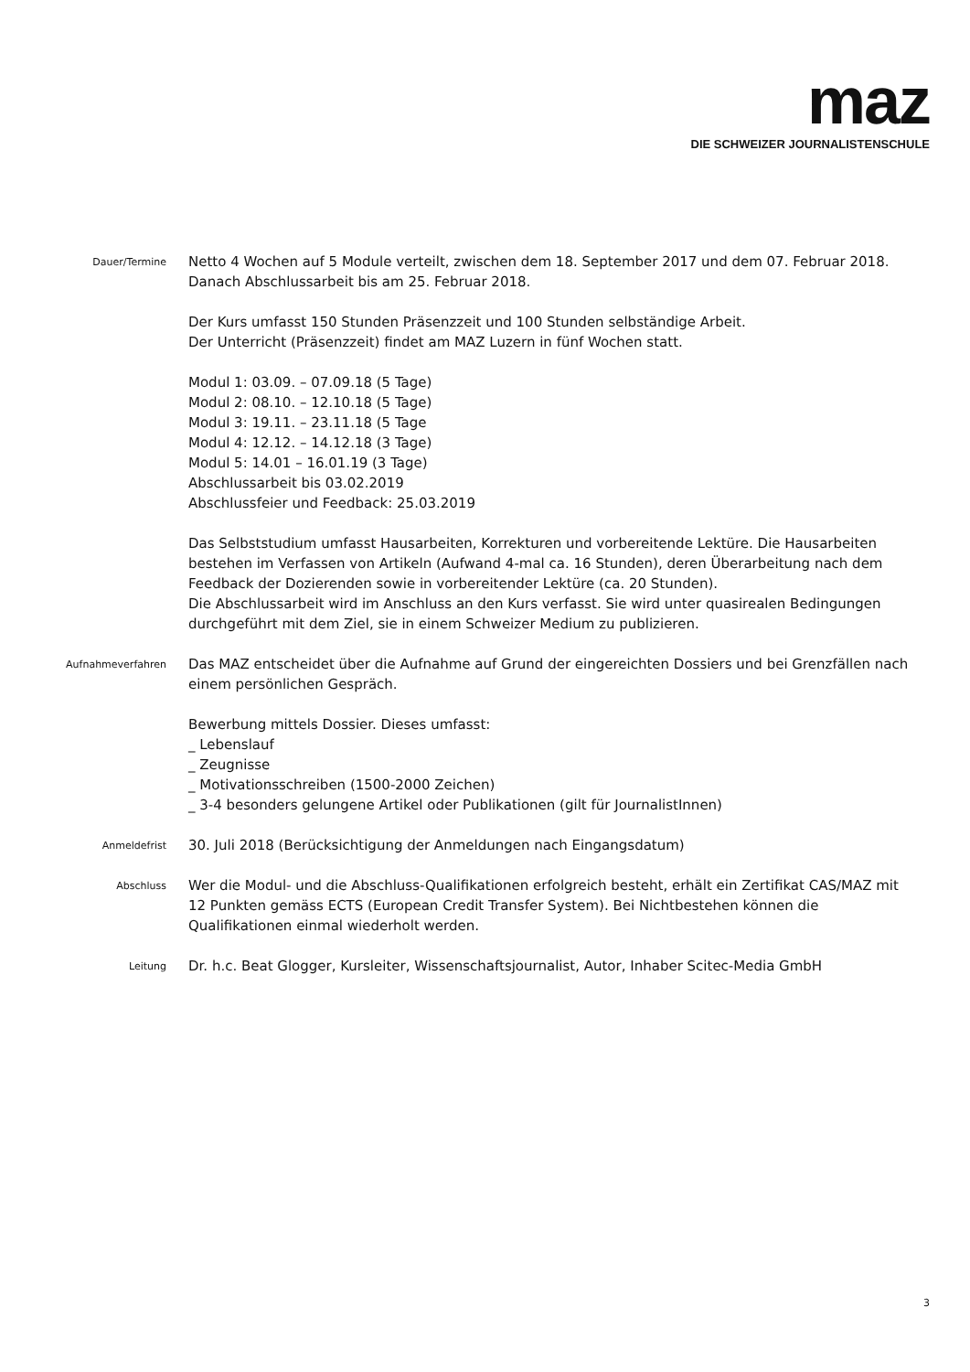maz
DIE SCHWEIZER JOURNALISTENSCHULE
Dauer/Termine
Netto 4 Wochen auf 5 Module verteilt, zwischen dem 18. September 2017 und dem 07. Februar 2018.
Danach Abschlussarbeit bis am 25. Februar 2018.
Der Kurs umfasst 150 Stunden Präsenzzeit und 100 Stunden selbständige Arbeit.
Der Unterricht (Präsenzzeit) findet am MAZ Luzern in fünf Wochen statt.
Modul 1: 03.09. – 07.09.18 (5 Tage)
Modul 2: 08.10. – 12.10.18 (5 Tage)
Modul 3: 19.11. – 23.11.18 (5 Tage
Modul 4: 12.12. – 14.12.18 (3 Tage)
Modul 5: 14.01 – 16.01.19 (3 Tage)
Abschlussarbeit bis 03.02.2019
Abschlussfeier und Feedback: 25.03.2019
Das Selbststudium umfasst Hausarbeiten, Korrekturen und vorbereitende Lektüre. Die Hausarbeiten bestehen im Verfassen von Artikeln (Aufwand 4-mal ca. 16 Stunden), deren Überarbeitung nach dem Feedback der Dozierenden sowie in vorbereitender Lektüre (ca. 20 Stunden).
Die Abschlussarbeit wird im Anschluss an den Kurs verfasst. Sie wird unter quasirealen Bedingungen durchgeführt mit dem Ziel, sie in einem Schweizer Medium zu publizieren.
Aufnahmeverfahren
Das MAZ entscheidet über die Aufnahme auf Grund der eingereichten Dossiers und bei Grenzfällen nach einem persönlichen Gespräch.
Bewerbung mittels Dossier. Dieses umfasst:
_ Lebenslauf
_ Zeugnisse
_ Motivationsschreiben (1500-2000 Zeichen)
_ 3-4 besonders gelungene Artikel oder Publikationen (gilt für JournalistInnen)
Anmeldefrist
30. Juli 2018 (Berücksichtigung der Anmeldungen nach Eingangsdatum)
Abschluss
Wer die Modul- und die Abschluss-Qualifikationen erfolgreich besteht, erhält ein Zertifikat CAS/MAZ mit 12 Punkten gemäss ECTS (European Credit Transfer System). Bei Nichtbestehen können die Qualifikationen einmal wiederholt werden.
Leitung
Dr. h.c. Beat Glogger, Kursleiter, Wissenschaftsjournalist, Autor, Inhaber Scitec-Media GmbH
3